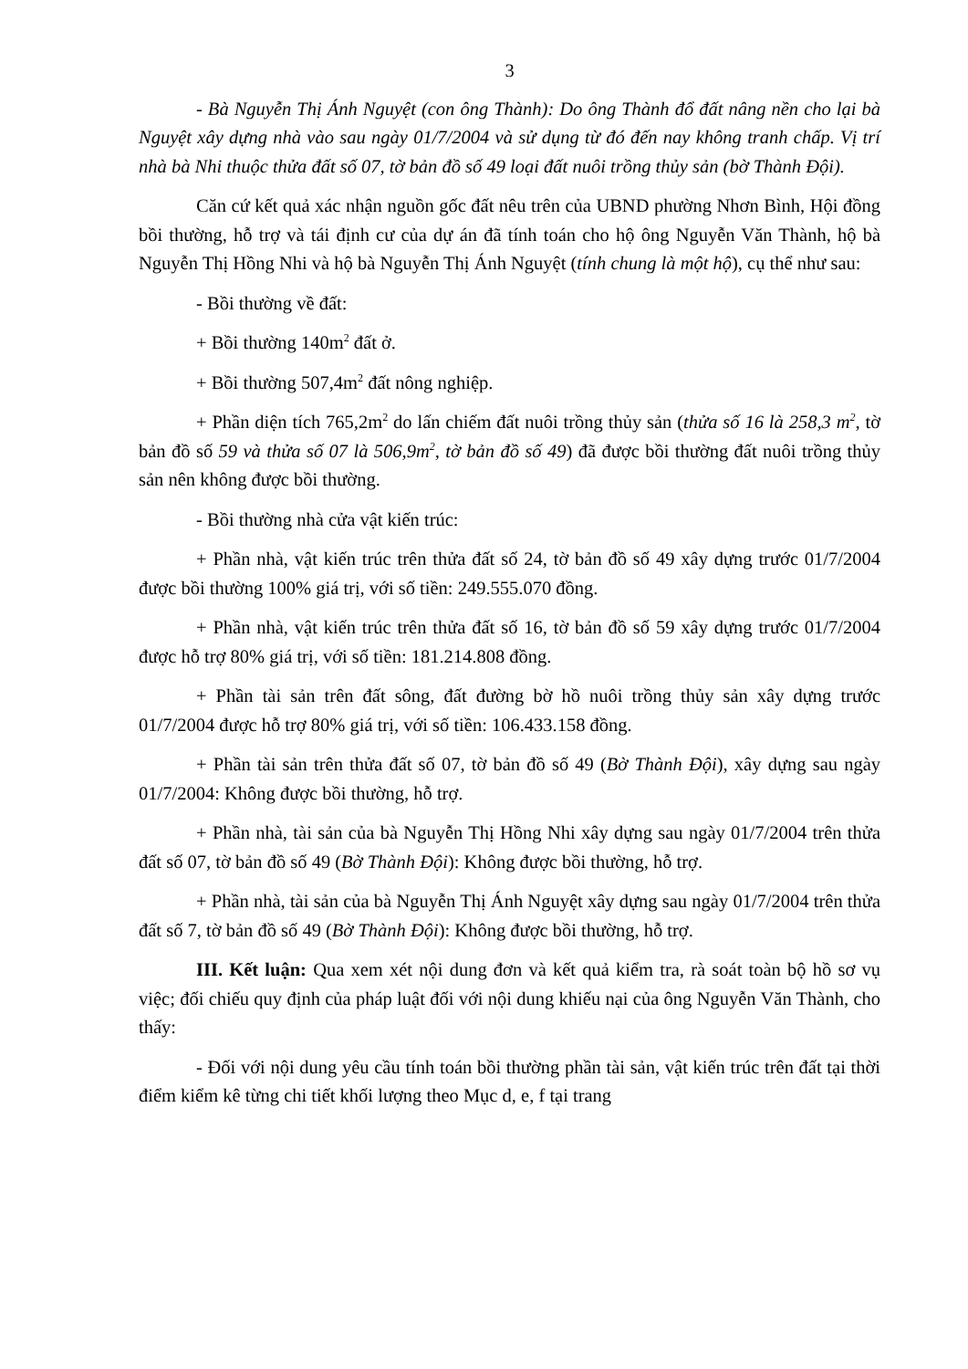3
- Bà Nguyễn Thị Ánh Nguyệt (con ông Thành): Do ông Thành đổ đất nâng nền cho lại bà Nguyệt xây dựng nhà vào sau ngày 01/7/2004 và sử dụng từ đó đến nay không tranh chấp. Vị trí nhà bà Nhi thuộc thửa đất số 07, tờ bản đồ số 49 loại đất nuôi trồng thủy sản (bờ Thành Đội).
Căn cứ kết quả xác nhận nguồn gốc đất nêu trên của UBND phường Nhơn Bình, Hội đồng bồi thường, hỗ trợ và tái định cư của dự án đã tính toán cho hộ ông Nguyễn Văn Thành, hộ bà Nguyễn Thị Hồng Nhi và hộ bà Nguyễn Thị Ánh Nguyệt (tính chung là một hộ), cụ thể như sau:
- Bồi thường về đất:
+ Bồi thường 140m<sup>2</sup> đất ở.
+ Bồi thường 507,4m<sup>2</sup> đất nông nghiệp.
+ Phần diện tích 765,2m<sup>2</sup> do lấn chiếm đất nuôi trồng thủy sản (thửa số 16 là 258,3 m<sup>2</sup>, tờ bản đồ số 59 và thửa số 07 là 506,9m<sup>2</sup>, tờ bản đồ số 49) đã được bồi thường đất nuôi trồng thủy sản nên không được bồi thường.
- Bồi thường nhà cửa vật kiến trúc:
+ Phần nhà, vật kiến trúc trên thửa đất số 24, tờ bản đồ số 49 xây dựng trước 01/7/2004 được bồi thường 100% giá trị, với số tiền: 249.555.070 đồng.
+ Phần nhà, vật kiến trúc trên thửa đất số 16, tờ bản đồ số 59 xây dựng trước 01/7/2004 được hỗ trợ 80% giá trị, với số tiền: 181.214.808 đồng.
+ Phần tài sản trên đất sông, đất đường bờ hồ nuôi trồng thủy sản xây dựng trước 01/7/2004 được hỗ trợ 80% giá trị, với số tiền: 106.433.158 đồng.
+ Phần tài sản trên thửa đất số 07, tờ bản đồ số 49 (Bờ Thành Đội), xây dựng sau ngày 01/7/2004: Không được bồi thường, hỗ trợ.
+ Phần nhà, tài sản của bà Nguyễn Thị Hồng Nhi xây dựng sau ngày 01/7/2004 trên thửa đất số 07, tờ bản đồ số 49 (Bờ Thành Đội): Không được bồi thường, hỗ trợ.
+ Phần nhà, tài sản của bà Nguyễn Thị Ánh Nguyệt xây dựng sau ngày 01/7/2004 trên thửa đất số 7, tờ bản đồ số 49 (Bờ Thành Đội): Không được bồi thường, hỗ trợ.
III. Kết luận: Qua xem xét nội dung đơn và kết quả kiểm tra, rà soát toàn bộ hồ sơ vụ việc; đối chiếu quy định của pháp luật đối với nội dung khiếu nại của ông Nguyễn Văn Thành, cho thấy:
- Đối với nội dung yêu cầu tính toán bồi thường phần tài sản, vật kiến trúc trên đất tại thời điểm kiểm kê từng chi tiết khối lượng theo Mục d, e, f tại trang